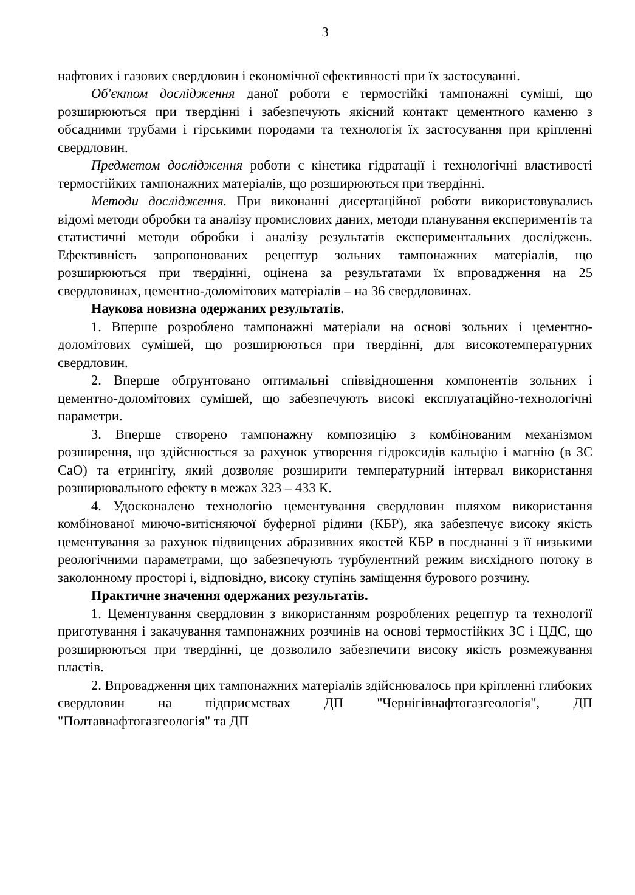3
нафтових і газових свердловин і економічної ефективності при їх застосуванні.
Об'єктом дослідження даної роботи є термостійкі тампонажні суміші, що розширюються при твердінні і забезпечують якісний контакт цементного каменю з обсадними трубами і гірськими породами та технологія їх застосування при кріпленні свердловин.
Предметом дослідження роботи є кінетика гідратації і технологічні властивості термостійких тампонажних матеріалів, що розширюються при твердінні.
Методи дослідження. При виконанні дисертаційної роботи використовувались відомі методи обробки та аналізу промислових даних, методи планування експериментів та статистичні методи обробки і аналізу результатів експериментальних досліджень. Ефективність запропонованих рецептур зольних тампонажних матеріалів, що розширюються при твердінні, оцінена за результатами їх впровадження на 25 свердловинах, цементно-доломітових матеріалів – на 36 свердловинах.
Наукова новизна одержаних результатів.
1. Вперше розроблено тампонажні матеріали на основі зольних і цементно-доломітових сумішей, що розширюються при твердінні, для високотемпературних свердловин.
2. Вперше обґрунтовано оптимальні співвідношення компонентів зольних і цементно-доломітових сумішей, що забезпечують високі експлуатаційно-технологічні параметри.
3. Вперше створено тампонажну композицію з комбінованим механізмом розширення, що здійснюється за рахунок утворення гідроксидів кальцію і магнію (в ЗС CaO) та етрингіту, який дозволяє розширити температурний інтервал використання розширювального ефекту в межах 323 – 433 К.
4. Удосконалено технологію цементування свердловин шляхом використання комбінованої миючо-витісняючої буферної рідини (КБР), яка забезпечує високу якість цементування за рахунок підвищених абразивних якостей КБР в поєднанні з її низькими реологічними параметрами, що забезпечують турбулентний режим висхідного потоку в заколонному просторі і, відповідно, високу ступінь заміщення бурового розчину.
Практичне значення одержаних результатів.
1. Цементування свердловин з використанням розроблених рецептур та технології приготування і закачування тампонажних розчинів на основі термостійких ЗС і ЦДС, що розширюються при твердінні, це дозволило забезпечити високу якість розмежування пластів.
2. Впровадження цих тампонажних матеріалів здійснювалось при кріпленні глибоких свердловин на підприємствах ДП "Чернігівнафтогазгеологія", ДП "Полтавнафтогазгеологія" та ДП